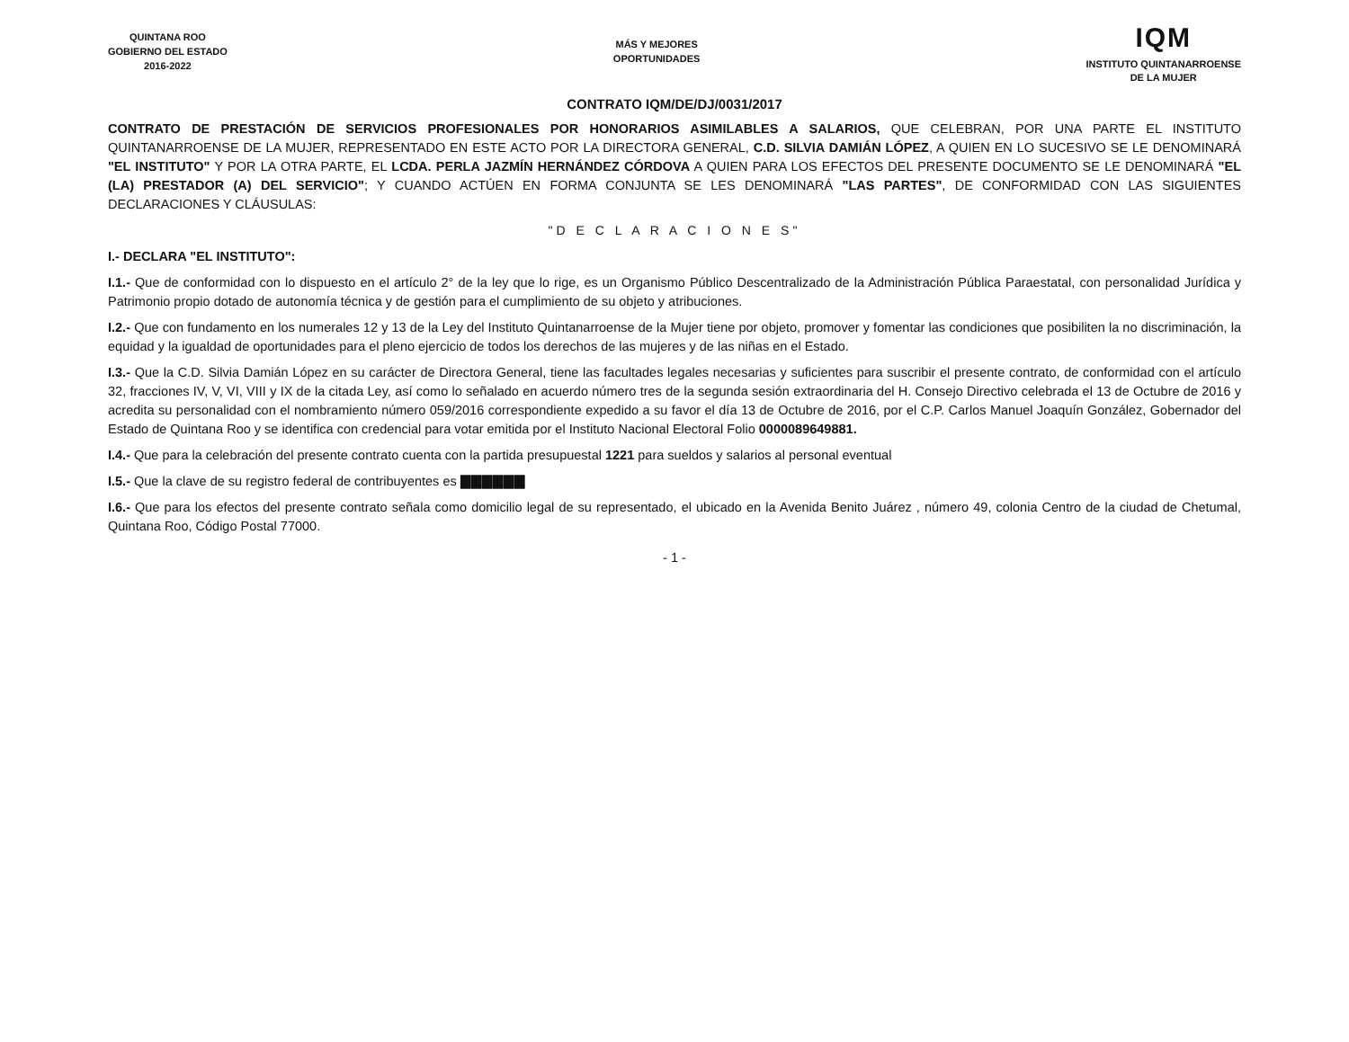QUINTANA ROO
GOBIERNO DEL ESTADO
2016-2022
MÁS Y MEJORES
OPORTUNIDADES
IQM
INSTITUTO QUINTANARROENSE
DE LA MUJER
CONTRATO IQM/DE/DJ/0031/2017
CONTRATO DE PRESTACIÓN DE SERVICIOS PROFESIONALES POR HONORARIOS ASIMILABLES A SALARIOS, QUE CELEBRAN, POR UNA PARTE EL INSTITUTO QUINTANARROENSE DE LA MUJER, REPRESENTADO EN ESTE ACTO POR LA DIRECTORA GENERAL, C.D. SILVIA DAMIÁN LÓPEZ, A QUIEN EN LO SUCESIVO SE LE DENOMINARÁ "EL INSTITUTO" Y POR LA OTRA PARTE, EL LCDA. PERLA JAZMÍN HERNÁNDEZ CÓRDOVA A QUIEN PARA LOS EFECTOS DEL PRESENTE DOCUMENTO SE LE DENOMINARÁ "EL (LA) PRESTADOR (A) DEL SERVICIO"; Y CUANDO ACTÚEN EN FORMA CONJUNTA SE LES DENOMINARÁ "LAS PARTES", DE CONFORMIDAD CON LAS SIGUIENTES DECLARACIONES Y CLÁUSULAS:
"D E C L A R A C I O N E S"
I.- DECLARA "EL INSTITUTO":
I.1.- Que de conformidad con lo dispuesto en el artículo 2° de la ley que lo rige, es un Organismo Público Descentralizado de la Administración Pública Paraestatal, con personalidad Jurídica y Patrimonio propio dotado de autonomía técnica y de gestión para el cumplimiento de su objeto y atribuciones.
I.2.- Que con fundamento en los numerales 12 y 13 de la Ley del Instituto Quintanarroense de la Mujer tiene por objeto, promover y fomentar las condiciones que posibiliten la no discriminación, la equidad y la igualdad de oportunidades para el pleno ejercicio de todos los derechos de las mujeres y de las niñas en el Estado.
I.3.- Que la C.D. Silvia Damián López en su carácter de Directora General, tiene las facultades legales necesarias y suficientes para suscribir el presente contrato, de conformidad con el artículo 32, fracciones IV, V, VI, VIII y IX de la citada Ley, así como lo señalado en acuerdo número tres de la segunda sesión extraordinaria del H. Consejo Directivo celebrada el 13 de Octubre de 2016 y acredita su personalidad con el nombramiento número 059/2016 correspondiente expedido a su favor el día 13 de Octubre de 2016, por el C.P. Carlos Manuel Joaquín González, Gobernador del Estado de Quintana Roo y se identifica con credencial para votar emitida por el Instituto Nacional Electoral Folio 0000089649881.
I.4.- Que para la celebración del presente contrato cuenta con la partida presupuestal 1221 para sueldos y salarios al personal eventual
I.5.- Que la clave de su registro federal de contribuyentes es ▇▇▇▇▇▇
I.6.- Que para los efectos del presente contrato señala como domicilio legal de su representado, el ubicado en la Avenida Benito Juárez , número 49, colonia Centro de la ciudad de Chetumal, Quintana Roo, Código Postal 77000.
- 1 -